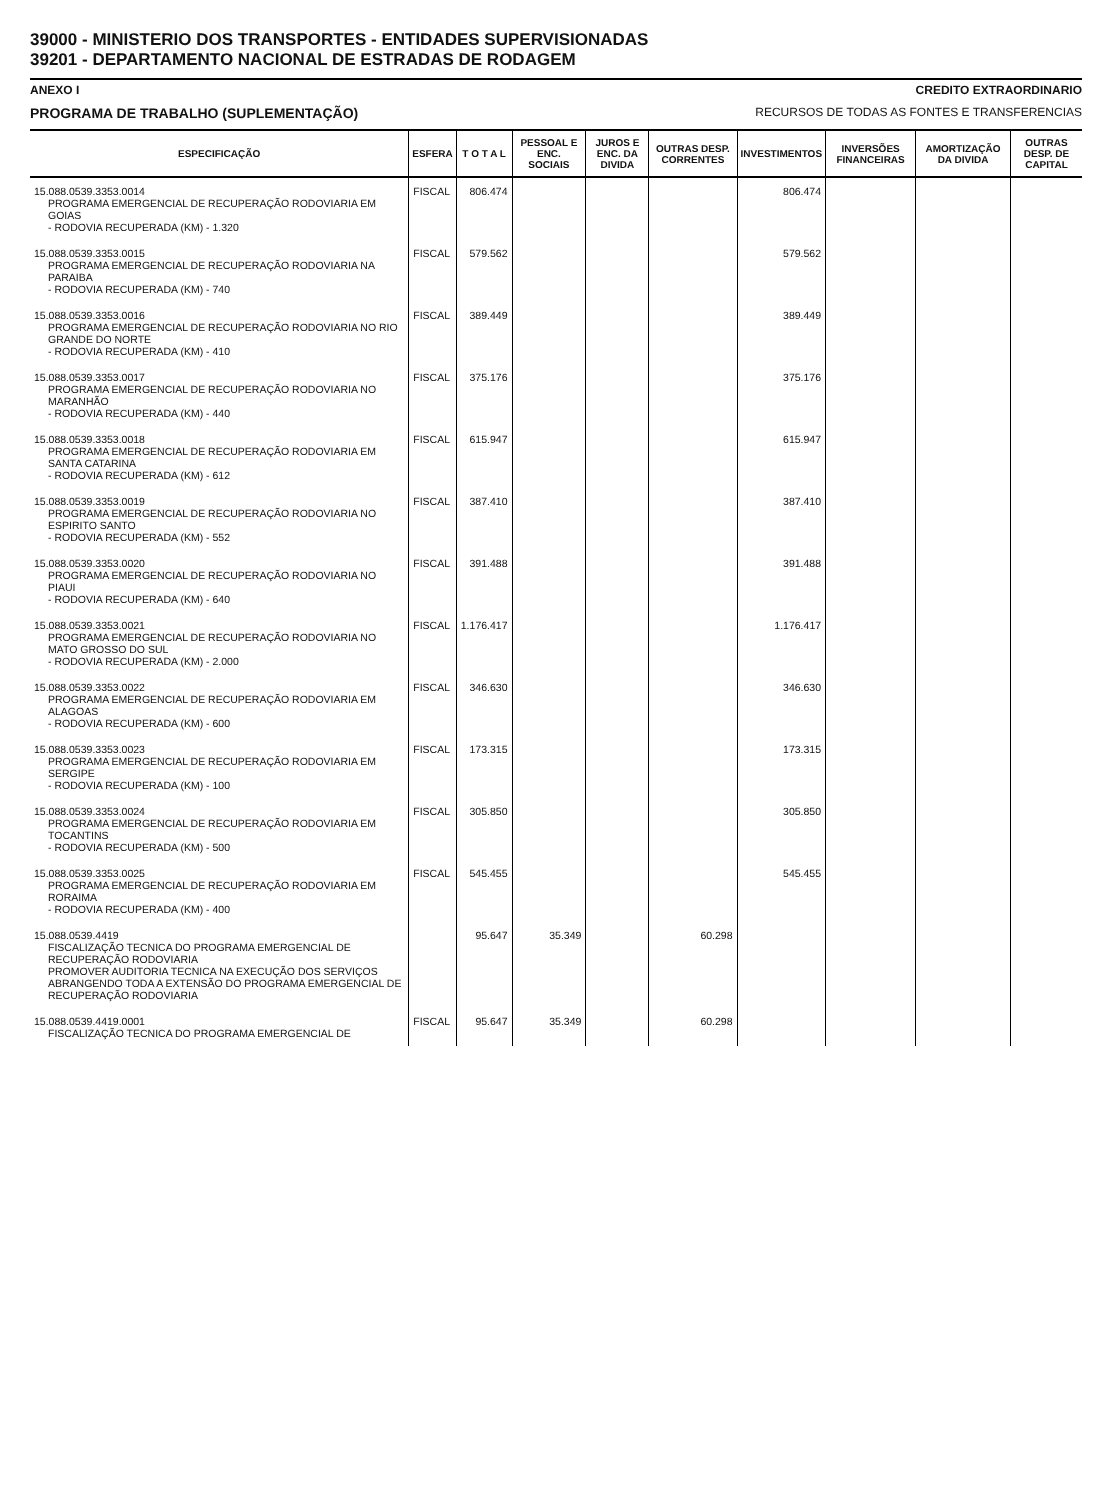39000 - MINISTERIO DOS TRANSPORTES - ENTIDADES SUPERVISIONADAS
39201 - DEPARTAMENTO NACIONAL DE ESTRADAS DE RODAGEM
ANEXO I CREDITO EXTRAORDINARIO
PROGRAMA DE TRABALHO (SUPLEMENTAÇÃO) RECURSOS DE TODAS AS FONTES E TRANSFERENCIAS
| ESPECIFICAÇÃO | ESFERA | T O T A L | PESSOAL E ENC. SOCIAIS | JUROS E ENC. DA DIVIDA | OUTRAS DESP. CORRENTES | INVESTIMENTOS | INVERSÕES FINANCEIRAS | AMORTIZAÇÃO DA DIVIDA | OUTRAS DESP. DE CAPITAL |
| --- | --- | --- | --- | --- | --- | --- | --- | --- | --- |
| 15.088.0539.3353.0014 PROGRAMA EMERGENCIAL DE RECUPERAÇÃO RODOVIARIA EM GOIAS - RODOVIA RECUPERADA (KM) - 1.320 | FISCAL | 806.474 | | | | 806.474 | | | |
| 15.088.0539.3353.0015 PROGRAMA EMERGENCIAL DE RECUPERAÇÃO RODOVIARIA NA PARAIBA - RODOVIA RECUPERADA (KM) - 740 | FISCAL | 579.562 | | | | 579.562 | | | |
| 15.088.0539.3353.0016 PROGRAMA EMERGENCIAL DE RECUPERAÇÃO RODOVIARIA NO RIO GRANDE DO NORTE - RODOVIA RECUPERADA (KM) - 410 | FISCAL | 389.449 | | | | 389.449 | | | |
| 15.088.0539.3353.0017 PROGRAMA EMERGENCIAL DE RECUPERAÇÃO RODOVIARIA NO MARANHÃO - RODOVIA RECUPERADA (KM) - 440 | FISCAL | 375.176 | | | | 375.176 | | | |
| 15.088.0539.3353.0018 PROGRAMA EMERGENCIAL DE RECUPERAÇÃO RODOVIARIA EM SANTA CATARINA - RODOVIA RECUPERADA (KM) - 612 | FISCAL | 615.947 | | | | 615.947 | | | |
| 15.088.0539.3353.0019 PROGRAMA EMERGENCIAL DE RECUPERAÇÃO RODOVIARIA NO ESPIRITO SANTO - RODOVIA RECUPERADA (KM) - 552 | FISCAL | 387.410 | | | | 387.410 | | | |
| 15.088.0539.3353.0020 PROGRAMA EMERGENCIAL DE RECUPERAÇÃO RODOVIARIA NO PIAUI - RODOVIA RECUPERADA (KM) - 640 | FISCAL | 391.488 | | | | 391.488 | | | |
| 15.088.0539.3353.0021 PROGRAMA EMERGENCIAL DE RECUPERAÇÃO RODOVIARIA NO MATO GROSSO DO SUL - RODOVIA RECUPERADA (KM) - 2.000 | FISCAL | 1.176.417 | | | | 1.176.417 | | | |
| 15.088.0539.3353.0022 PROGRAMA EMERGENCIAL DE RECUPERAÇÃO RODOVIARIA EM ALAGOAS - RODOVIA RECUPERADA (KM) - 600 | FISCAL | 346.630 | | | | 346.630 | | | |
| 15.088.0539.3353.0023 PROGRAMA EMERGENCIAL DE RECUPERAÇÃO RODOVIARIA EM SERGIPE - RODOVIA RECUPERADA (KM) - 100 | FISCAL | 173.315 | | | | 173.315 | | | |
| 15.088.0539.3353.0024 PROGRAMA EMERGENCIAL DE RECUPERAÇÃO RODOVIARIA EM TOCANTINS - RODOVIA RECUPERADA (KM) - 500 | FISCAL | 305.850 | | | | 305.850 | | | |
| 15.088.0539.3353.0025 PROGRAMA EMERGENCIAL DE RECUPERAÇÃO RODOVIARIA EM RORAIMA - RODOVIA RECUPERADA (KM) - 400 | FISCAL | 545.455 | | | | 545.455 | | | |
| 15.088.0539.4419 FISCALIZAÇÃO TECNICA DO PROGRAMA EMERGENCIAL DE RECUPERAÇÃO RODOVIARIA PROMOVER AUDITORIA TECNICA NA EXECUÇÃO DOS SERVIÇOS ABRANGENDO TODA A EXTENSÃO DO PROGRAMA EMERGENCIAL DE RECUPERAÇÃO RODOVIARIA | | 95.647 | 35.349 | | 60.298 | | | | |
| 15.088.0539.4419.0001 FISCALIZAÇÃO TECNICA DO PROGRAMA EMERGENCIAL DE | FISCAL | 95.647 | 35.349 | | 60.298 | | | | |